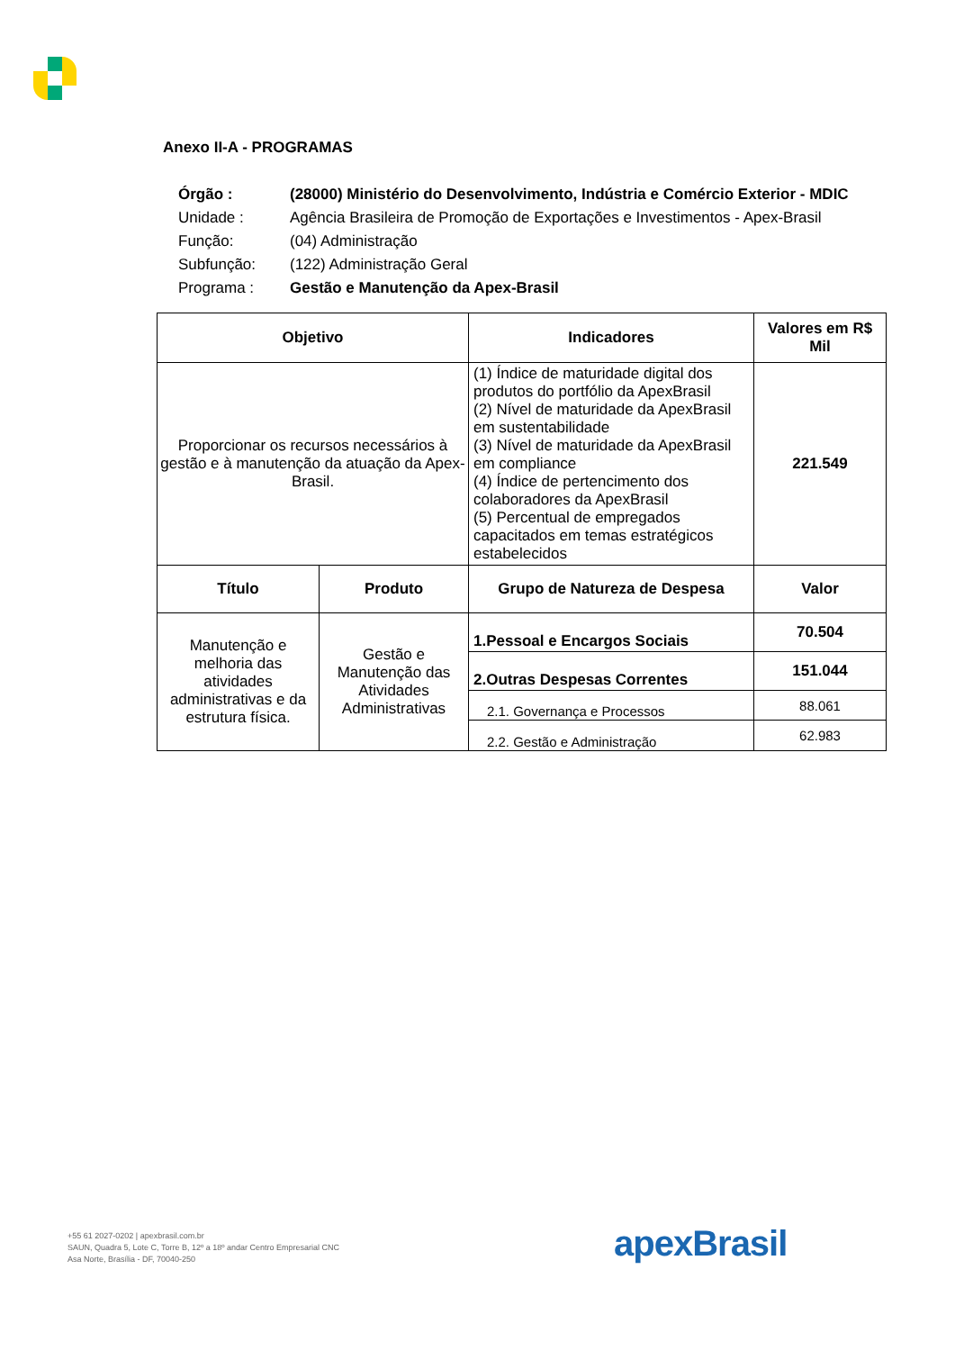Anexo II-A - PROGRAMAS
| Órgão : | (28000) Ministério do Desenvolvimento, Indústria e Comércio Exterior - MDIC |
| Unidade : | Agência Brasileira de Promoção de Exportações e Investimentos - Apex-Brasil |
| Função: | (04) Administração |
| Subfunção: | (122) Administração Geral |
| Programa : | Gestão e Manutenção da Apex-Brasil |
| Objetivo | | Indicadores | Valores em R$ Mil |
| --- | --- | --- | --- |
| Proporcionar os recursos necessários à gestão e à manutenção da atuação da Apex-Brasil. | | (1) Índice de maturidade digital dos produtos do portfólio da ApexBrasil (2) Nível de maturidade da ApexBrasil em sustentabilidade (3) Nível de maturidade da ApexBrasil em compliance (4) Índice de pertencimento dos colaboradores da ApexBrasil (5) Percentual de empregados capacitados em temas estratégicos estabelecidos | 221.549 |
| Título | Produto | Grupo de Natureza de Despesa | Valor |
| Manutenção e melhoria das atividades administrativas e da estrutura física. | Gestão e Manutenção das Atividades Administrativas | 1.Pessoal e Encargos Sociais | 70.504 |
| | | 2.Outras Despesas Correntes | 151.044 |
| | | 2.1. Governança e Processos | 88.061 |
| | | 2.2. Gestão e Administração | 62.983 |
+55 61 2027-0202 | apexbrasil.com.br
SAUN, Quadra 5, Lote C, Torre B, 12º a 18º andar Centro Empresarial CNC
Asa Norte, Brasília - DF, 70040-250
apexBrasil